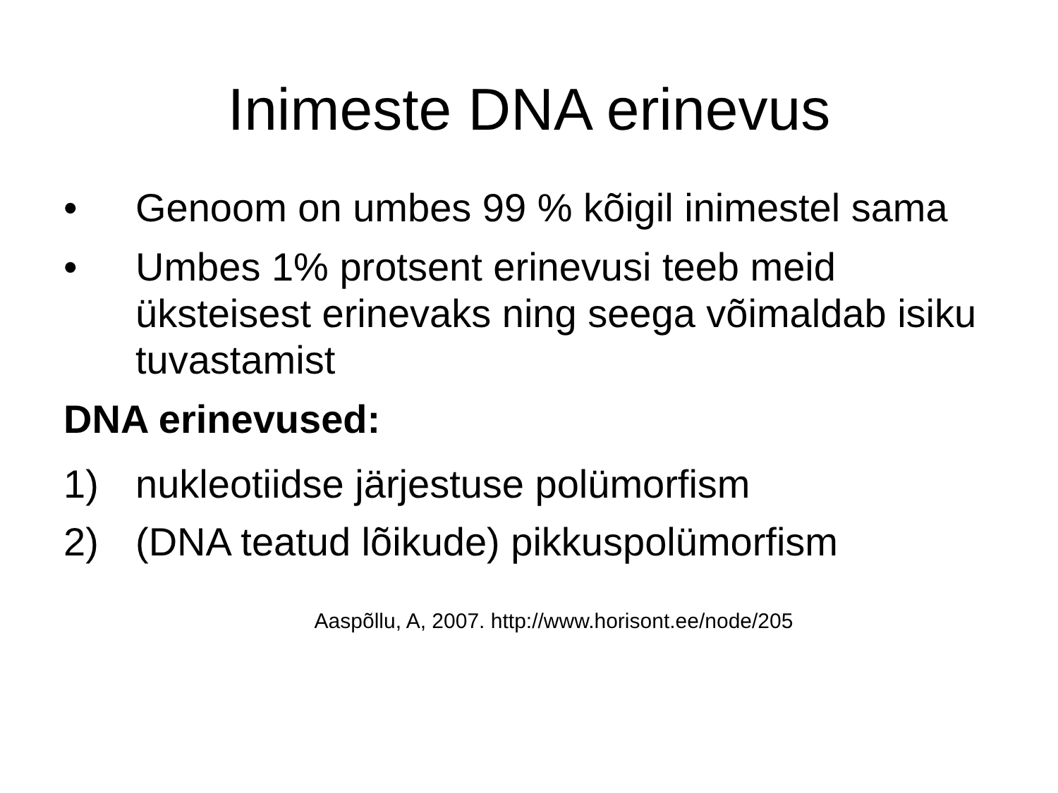Inimeste DNA erinevus
• Genoom on umbes 99 % kõigil inimestel sama
• Umbes 1% protsent erinevusi teeb meid üksteisest erinevaks ning seega võimaldab isiku tuvastamist
DNA erinevused:
1) nukleotiidse järjestuse polümorfism
2) (DNA teatud lõikude) pikkuspolümorfism
Aaspõllu, A, 2007. http://www.horisont.ee/node/205